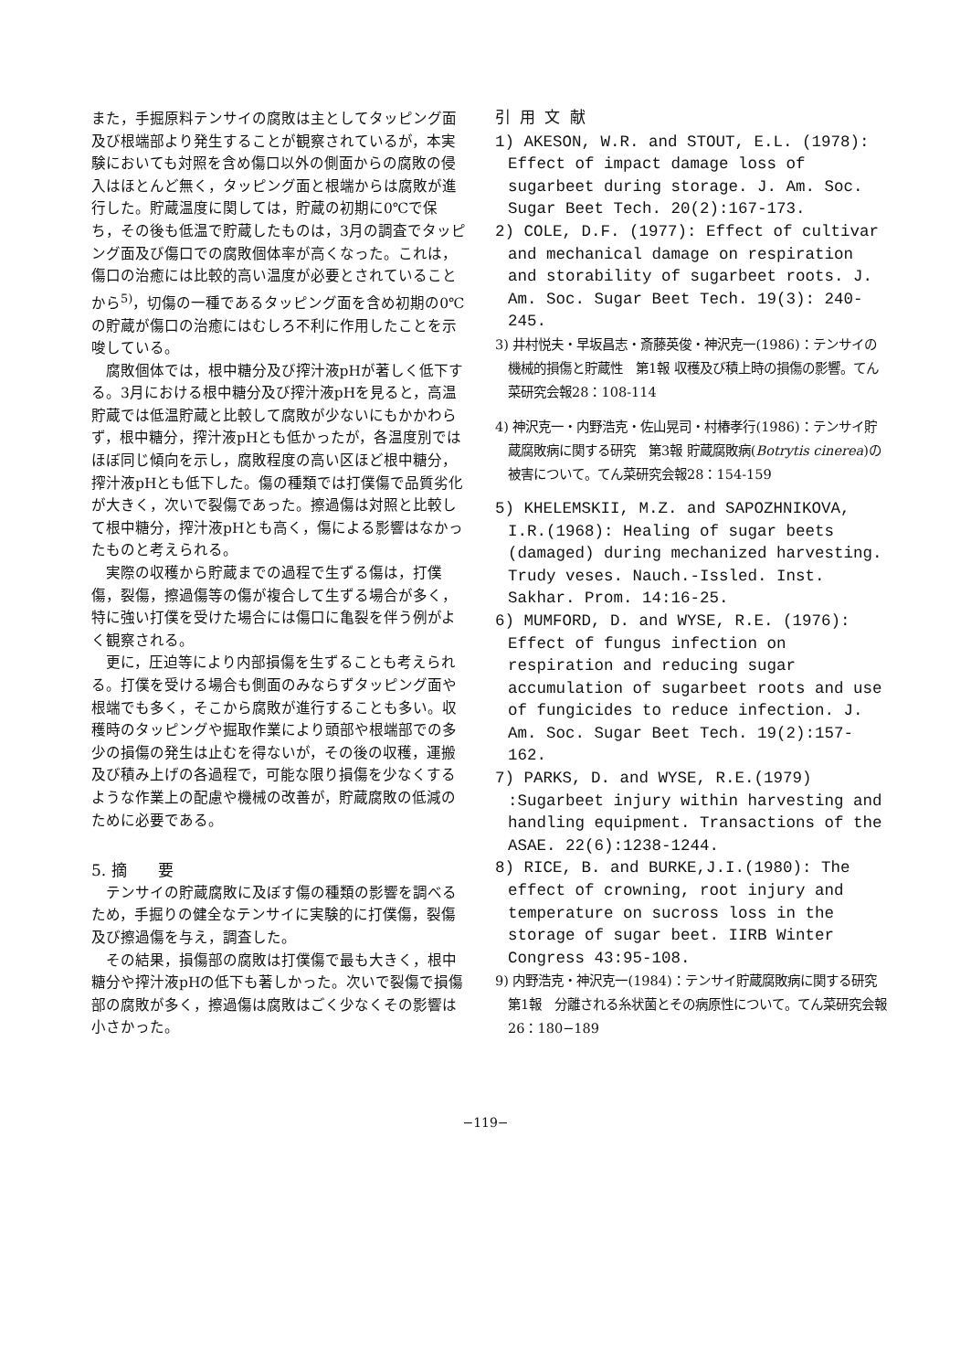また，手掘原料テンサイの腐敗は主としてタッピング面及び根端部より発生することが観察されているが，本実験においても対照を含め傷口以外の側面からの腐敗の侵入はほとんど無く，タッピング面と根端からは腐敗が進行した。貯蔵温度に関しては，貯蔵の初期に0℃で保ち，その後も低温で貯蔵したものは，3月の調査でタッピング面及び傷口での腐敗個体率が高くなった。これは，傷口の治癒には比較的高い温度が必要とされていることから<sup>5)</sup>，切傷の一種であるタッピング面を含め初期の0℃の貯蔵が傷口の治癒にはむしろ不利に作用したことを示唆している。
腐敗個体では，根中糖分及び搾汁液pHが著しく低下する。3月における根中糖分及び搾汁液pHを見ると，高温貯蔵では低温貯蔵と比較して腐敗が少ないにもかかわらず，根中糖分，搾汁液pHとも低かったが，各温度別ではほぼ同じ傾向を示し，腐敗程度の高い区ほど根中糖分，搾汁液pHとも低下した。傷の種類では打僕傷で品質劣化が大きく，次いで裂傷であった。擦過傷は対照と比較して根中糖分，搾汁液pHとも高く，傷による影響はなかったものと考えられる。
実際の収穫から貯蔵までの過程で生ずる傷は，打僕傷，裂傷，擦過傷等の傷が複合して生ずる場合が多く，特に強い打僕を受けた場合には傷口に亀裂を伴う例がよく観察される。
更に，圧迫等により内部損傷を生ずることも考えられる。打僕を受ける場合も側面のみならずタッピング面や根端でも多く，そこから腐敗が進行することも多い。収穫時のタッピングや掘取作業により頭部や根端部での多少の損傷の発生は止むを得ないが，その後の収穫，運搬及び積み上げの各過程で，可能な限り損傷を少なくするような作業上の配慮や機械の改善が，貯蔵腐敗の低減のために必要である。
5. 摘　　要
テンサイの貯蔵腐敗に及ぼす傷の種類の影響を調べるため，手掘りの健全なテンサイに実験的に打僕傷，裂傷及び擦過傷を与え，調査した。
その結果，損傷部の腐敗は打僕傷で最も大きく，根中糖分や搾汁液pHの低下も著しかった。次いで裂傷で損傷部の腐敗が多く，擦過傷は腐敗はごく少なくその影響は小さかった。
引 用 文 献
1) AKESON, W.R. and STOUT, E.L. (1978): Effect of impact damage loss of sugarbeet during storage. J. Am. Soc. Sugar Beet Tech. 20(2):167-173.
2) COLE, D.F. (1977): Effect of cultivar and mechanical damage on respiration and storability of sugarbeet roots. J. Am. Soc. Sugar Beet Tech. 19(3): 240-245.
3) 井村悦夫・早坂昌志・斎藤英俊・神沢克一(1986)：テンサイの機械的損傷と貯蔵性　第1報 収穫及び積上時の損傷の影響。てん菜研究会報28：108-114
4) 神沢克一・内野浩克・佐山晃司・村椿孝行(1986)：テンサイ貯蔵腐敗病に関する研究　第3報 貯蔵腐敗病(Botrytis cinerea)の被害について。てん菜研究会報28：154-159
5) KHELEMSKII, M.Z. and SAPOZHNIKOVA, I.R.(1968): Healing of sugar beets (damaged) during mechanized harvesting. Trudy veses. Nauch.-Issled. Inst. Sakhar. Prom. 14:16-25.
6) MUMFORD, D. and WYSE, R.E. (1976): Effect of fungus infection on respiration and reducing sugar accumulation of sugarbeet roots and use of fungicides to reduce infection. J. Am. Soc. Sugar Beet Tech. 19(2):157-162.
7) PARKS, D. and WYSE, R.E.(1979) :Sugarbeet injury within harvesting and handling equipment. Transactions of the ASAE. 22(6):1238-1244.
8) RICE, B. and BURKE,J.I.(1980): The effect of crowning, root injury and temperature on sucross loss in the storage of sugar beet. IIRB Winter Congress 43:95-108.
9) 内野浩克・神沢克一(1984)：テンサイ貯蔵腐敗病に関する研究　第1報　分離される糸状菌とその病原性について。てん菜研究会報26：180−189
−119−